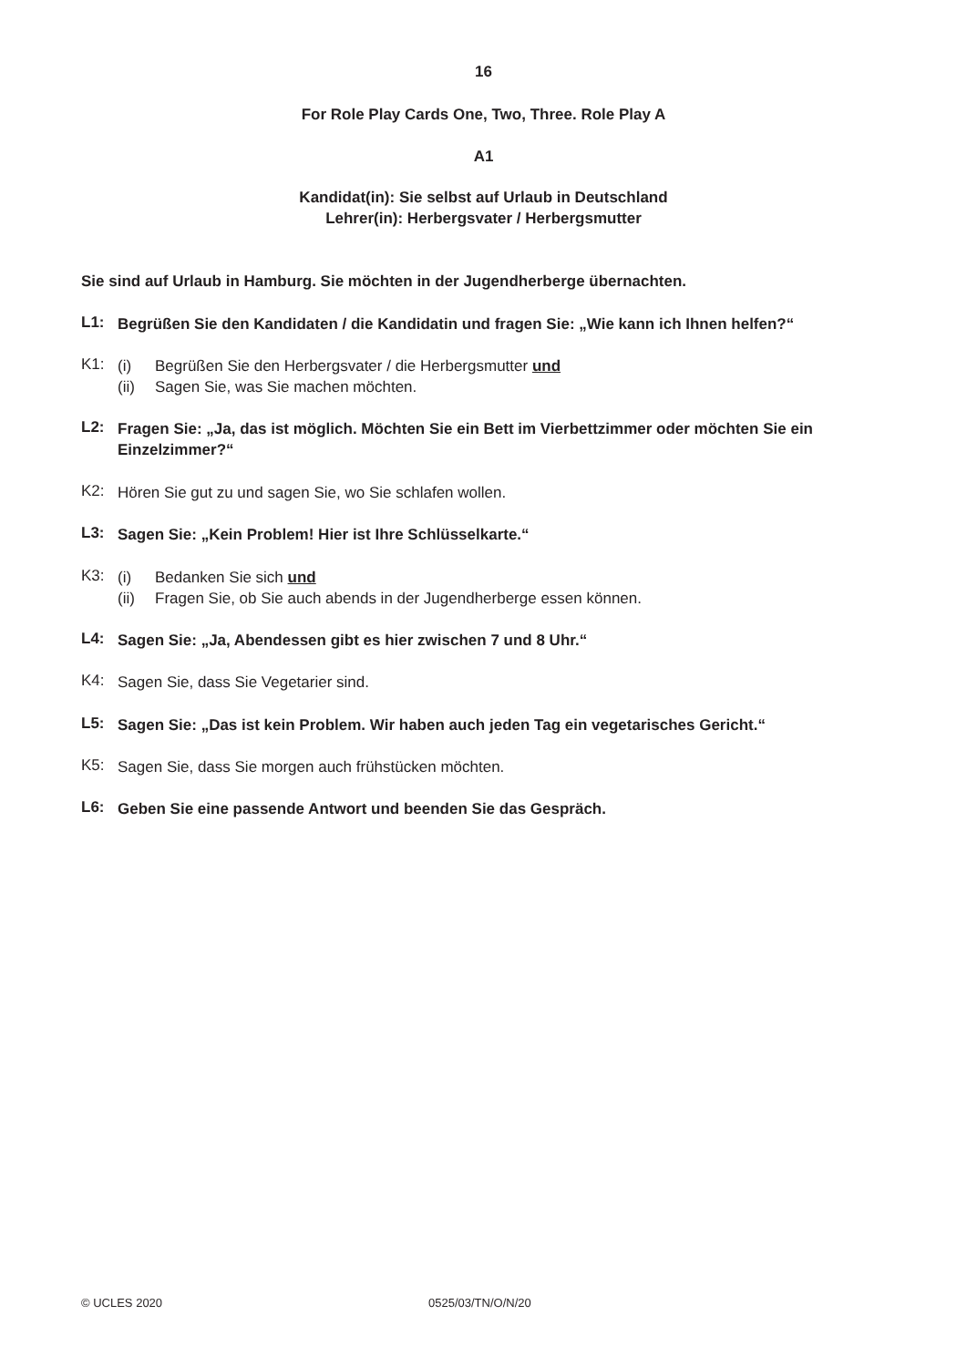16
For Role Play Cards One, Two, Three. Role Play A
A1
Kandidat(in): Sie selbst auf Urlaub in Deutschland
Lehrer(in): Herbergsvater / Herbergsmutter
Sie sind auf Urlaub in Hamburg. Sie möchten in der Jugendherberge übernachten.
L1:
Begrüßen Sie den Kandidaten / die Kandidatin und fragen Sie: „Wie kann ich Ihnen helfen?“
K1:
(i) Begrüßen Sie den Herbergsvater / die Herbergsmutter und
(ii) Sagen Sie, was Sie machen möchten.
L2:
Fragen Sie: „Ja, das ist möglich. Möchten Sie ein Bett im Vierbettzimmer oder möchten Sie ein Einzelzimmer?“
K2:
Hören Sie gut zu und sagen Sie, wo Sie schlafen wollen.
L3:
Sagen Sie: „Kein Problem! Hier ist Ihre Schlüsselkarte.“
K3:
(i) Bedanken Sie sich und
(ii) Fragen Sie, ob Sie auch abends in der Jugendherberge essen können.
L4:
Sagen Sie: „Ja, Abendessen gibt es hier zwischen 7 und 8 Uhr.“
K4:
Sagen Sie, dass Sie Vegetarier sind.
L5:
Sagen Sie: „Das ist kein Problem. Wir haben auch jeden Tag ein vegetarisches Gericht.“
K5:
Sagen Sie, dass Sie morgen auch frühstücken möchten.
L6:
Geben Sie eine passende Antwort und beenden Sie das Gespräch.
© UCLES 2020 0525/03/TN/O/N/20